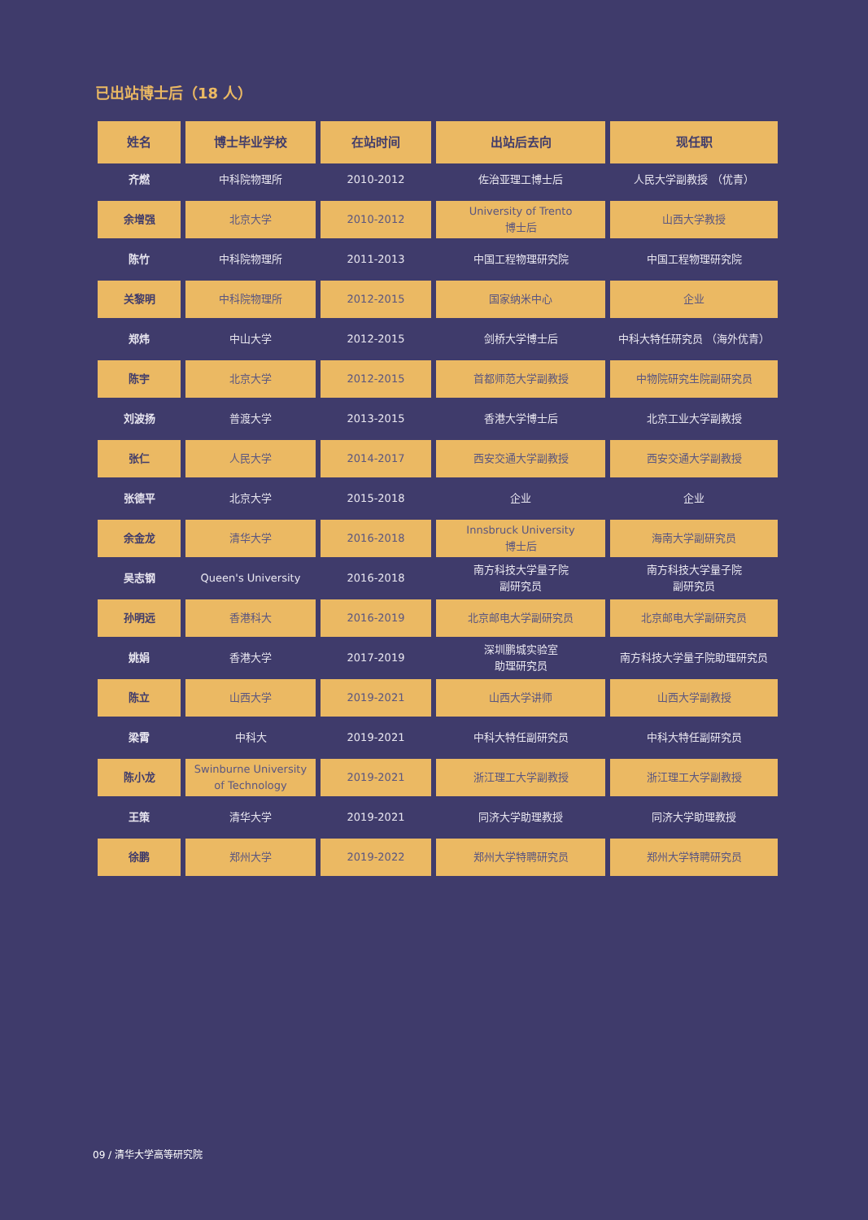已出站博士后（18 人）
| 姓名 | 博士毕业学校 | 在站时间 | 出站后去向 | 现任职 |
| --- | --- | --- | --- | --- |
| 齐燃 | 中科院物理所 | 2010-2012 | 佐治亚理工博士后 | 人民大学副教授 （优青） |
| 余增强 | 北京大学 | 2010-2012 | University of Trento 博士后 | 山西大学教授 |
| 陈竹 | 中科院物理所 | 2011-2013 | 中国工程物理研究院 | 中国工程物理研究院 |
| 关黎明 | 中科院物理所 | 2012-2015 | 国家纳米中心 | 企业 |
| 郑炜 | 中山大学 | 2012-2015 | 剑桥大学博士后 | 中科大特任研究员 （海外优青） |
| 陈宇 | 北京大学 | 2012-2015 | 首都师范大学副教授 | 中物院研究生院副研究员 |
| 刘波扬 | 普渡大学 | 2013-2015 | 香港大学博士后 | 北京工业大学副教授 |
| 张仁 | 人民大学 | 2014-2017 | 西安交通大学副教授 | 西安交通大学副教授 |
| 张德平 | 北京大学 | 2015-2018 | 企业 | 企业 |
| 余金龙 | 清华大学 | 2016-2018 | Innsbruck University 博士后 | 海南大学副研究员 |
| 吴志钢 | Queen's University | 2016-2018 | 南方科技大学量子院 副研究员 | 南方科技大学量子院 副研究员 |
| 孙明远 | 香港科大 | 2016-2019 | 北京邮电大学副研究员 | 北京邮电大学副研究员 |
| 姚娟 | 香港大学 | 2017-2019 | 深圳鹏城实验室 助理研究员 | 南方科技大学量子院助理研究员 |
| 陈立 | 山西大学 | 2019-2021 | 山西大学讲师 | 山西大学副教授 |
| 梁霄 | 中科大 | 2019-2021 | 中科大特任副研究员 | 中科大特任副研究员 |
| 陈小龙 | Swinburne University of Technology | 2019-2021 | 浙江理工大学副教授 | 浙江理工大学副教授 |
| 王策 | 清华大学 | 2019-2021 | 同济大学助理教授 | 同济大学助理教授 |
| 徐鹏 | 郑州大学 | 2019-2022 | 郑州大学特聘研究员 | 郑州大学特聘研究员 |
09 / 清华大学高等研究院